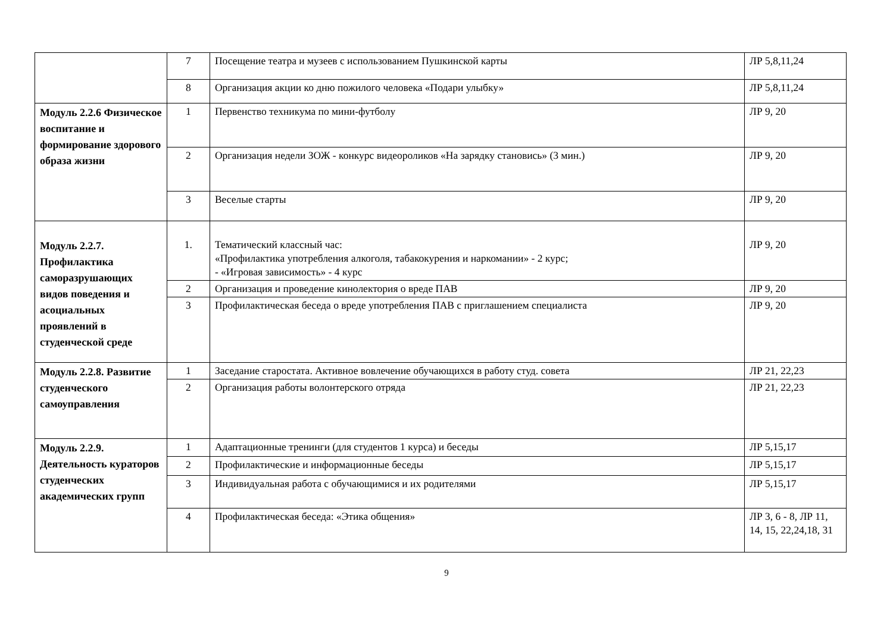| | 7 | Посещение театра и музеев с использованием Пушкинской карты | ЛР 5,8,11,24 |
| | 8 | Организация акции ко дню пожилого человека «Подари улыбку» | ЛР 5,8,11,24 |
| Модуль 2.2.6 Физическое воспитание и формирование здорового образа жизни | 1 | Первенство техникума по мини-футболу | ЛР 9, 20 |
| | 2 | Организация недели ЗОЖ - конкурс видеороликов «На зарядку становись» (3 мин.) | ЛР 9, 20 |
| | 3 | Веселые старты | ЛР 9, 20 |
| Модуль 2.2.7. Профилактика саморазрушающих видов поведения и асоциальных проявлений в студенческой среде | 1. | Тематический классный час: «Профилактика употребления алкоголя, табакокурения и наркомании» - 2 курс; - «Игровая зависимость» - 4 курс | ЛР 9, 20 |
| | 2 | Организация и проведение кинолектория о вреде ПАВ | ЛР 9, 20 |
| | 3 | Профилактическая беседа о вреде употребления ПАВ с приглашением специалиста | ЛР 9, 20 |
| Модуль 2.2.8. Развитие студенческого самоуправления | 1 | Заседание старостата. Активное вовлечение обучающихся в работу студ. совета | ЛР 21, 22,23 |
| | 2 | Организация работы волонтерского отряда | ЛР 21, 22,23 |
| Модуль 2.2.9. Деятельность кураторов студенческих академических групп | 1 | Адаптационные тренинги (для студентов 1 курса) и беседы | ЛР 5,15,17 |
| | 2 | Профилактические и информационные беседы | ЛР 5,15,17 |
| | 3 | Индивидуальная работа с обучающимися и их родителями | ЛР 5,15,17 |
| | 4 | Профилактическая беседа: «Этика общения» | ЛР 3, 6 - 8, ЛР 11, 14, 15, 22,24,18, 31 |
9